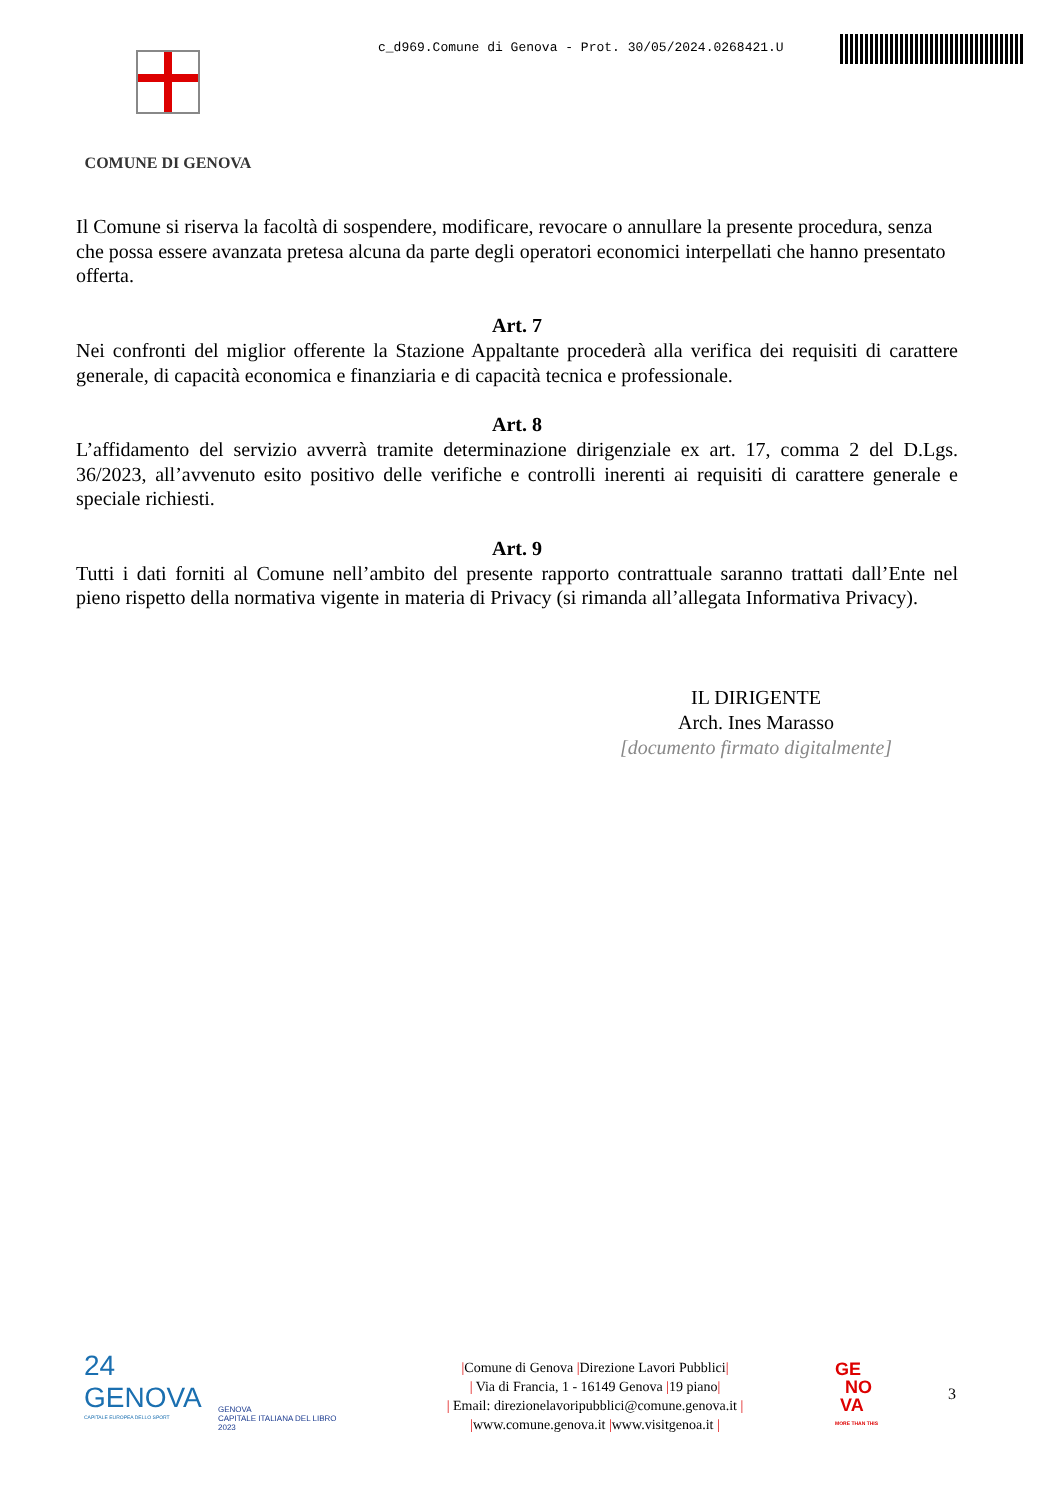c_d969.Comune di Genova - Prot. 30/05/2024.0268421.U
COMUNE DI GENOVA
Il Comune si riserva la facoltà di sospendere, modificare, revocare o annullare la presente procedura, senza che possa essere avanzata pretesa alcuna da parte degli operatori economici interpellati che hanno presentato offerta.
Art. 7
Nei confronti del miglior offerente la Stazione Appaltante procederà alla verifica dei requisiti di carattere generale, di capacità economica e finanziaria e di capacità tecnica e professionale.
Art. 8
L’affidamento del servizio avverrà tramite determinazione dirigenziale ex art. 17, comma 2 del D.Lgs. 36/2023, all’avvenuto esito positivo delle verifiche e controlli inerenti ai requisiti di carattere generale e speciale richiesti.
Art. 9
Tutti i dati forniti al Comune nell’ambito del presente rapporto contrattuale saranno trattati dall’Ente nel pieno rispetto della normativa vigente in materia di Privacy (si rimanda all’allegata Informativa Privacy).
IL DIRIGENTE
Arch. Ines Marasso
[documento firmato digitalmente]
24
GENOVA
CAPITALE EUROPEA DELLO SPORT
GENOVA
CAPITALE ITALIANA DEL LIBRO
2023
|Comune di Genova |Direzione Lavori Pubblici|
| Via di Francia, 1 - 16149 Genova |19 piano|
| Email: direzionelavoripubblici@comune.genova.it |
|www.comune.genova.it |www.visitgenoa.it |
GE
NO
VA
MORE THAN THIS
3